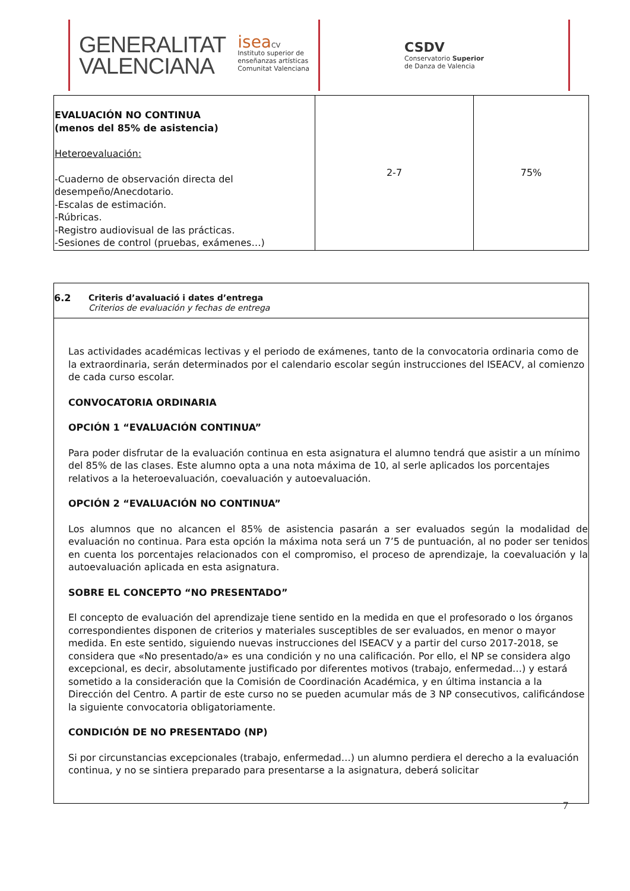GENERALITAT
VALENCIANA
isea CV
Instituto superior de
enseñanzas artísticas
Comunitat Valenciana
CSDV
Conservatorio Superior
de Danza de Valencia
| EVALUACIÓN NO CONTINUA (menos del 85% de asistencia) Heteroevaluación: -Cuaderno de observación directa del desempeño/Anecdotario. -Escalas de estimación. -Rúbricas. -Registro audiovisual de las prácticas. -Sesiones de control (pruebas, exámenes…) | 2-7 | 75% |
| 6.2 Criteris d’avaluació i dates d’entrega Criterios de evaluación y fechas de entrega |
| Las actividades académicas lectivas y el periodo de exámenes, tanto de la convocatoria ordinaria como de la extraordinaria, serán determinados por el calendario escolar según instrucciones del ISEACV, al comienzo de cada curso escolar. CONVOCATORIA ORDINARIA OPCIÓN 1 “EVALUACIÓN CONTINUA” Para poder disfrutar de la evaluación continua en esta asignatura el alumno tendrá que asistir a un mínimo del 85% de las clases. Este alumno opta a una nota máxima de 10, al serle aplicados los porcentajes relativos a la heteroevaluación, coevaluación y autoevaluación. OPCIÓN 2 “EVALUACIÓN NO CONTINUA” Los alumnos que no alcancen el 85% de asistencia pasarán a ser evaluados según la modalidad de evaluación no continua. Para esta opción la máxima nota será un 7’5 de puntuación, al no poder ser tenidos en cuenta los porcentajes relacionados con el compromiso, el proceso de aprendizaje, la coevaluación y la autoevaluación aplicada en esta asignatura. SOBRE EL CONCEPTO “NO PRESENTADO” El concepto de evaluación del aprendizaje tiene sentido en la medida en que el profesorado o los órganos correspondientes disponen de criterios y materiales susceptibles de ser evaluados, en menor o mayor medida. En este sentido, siguiendo nuevas instrucciones del ISEACV y a partir del curso 2017-2018, se considera que «No presentado/a» es una condición y no una calificación. Por ello, el NP se considera algo excepcional, es decir, absolutamente justificado por diferentes motivos (trabajo, enfermedad…) y estará sometido a la consideración que la Comisión de Coordinación Académica, y en última instancia a la Dirección del Centro. A partir de este curso no se pueden acumular más de 3 NP consecutivos, calificándose la siguiente convocatoria obligatoriamente. CONDICIÓN DE NO PRESENTADO (NP) Si por circunstancias excepcionales (trabajo, enfermedad…) un alumno perdiera el derecho a la evaluación continua, y no se sintiera preparado para presentarse a la asignatura, deberá solicitar |
7